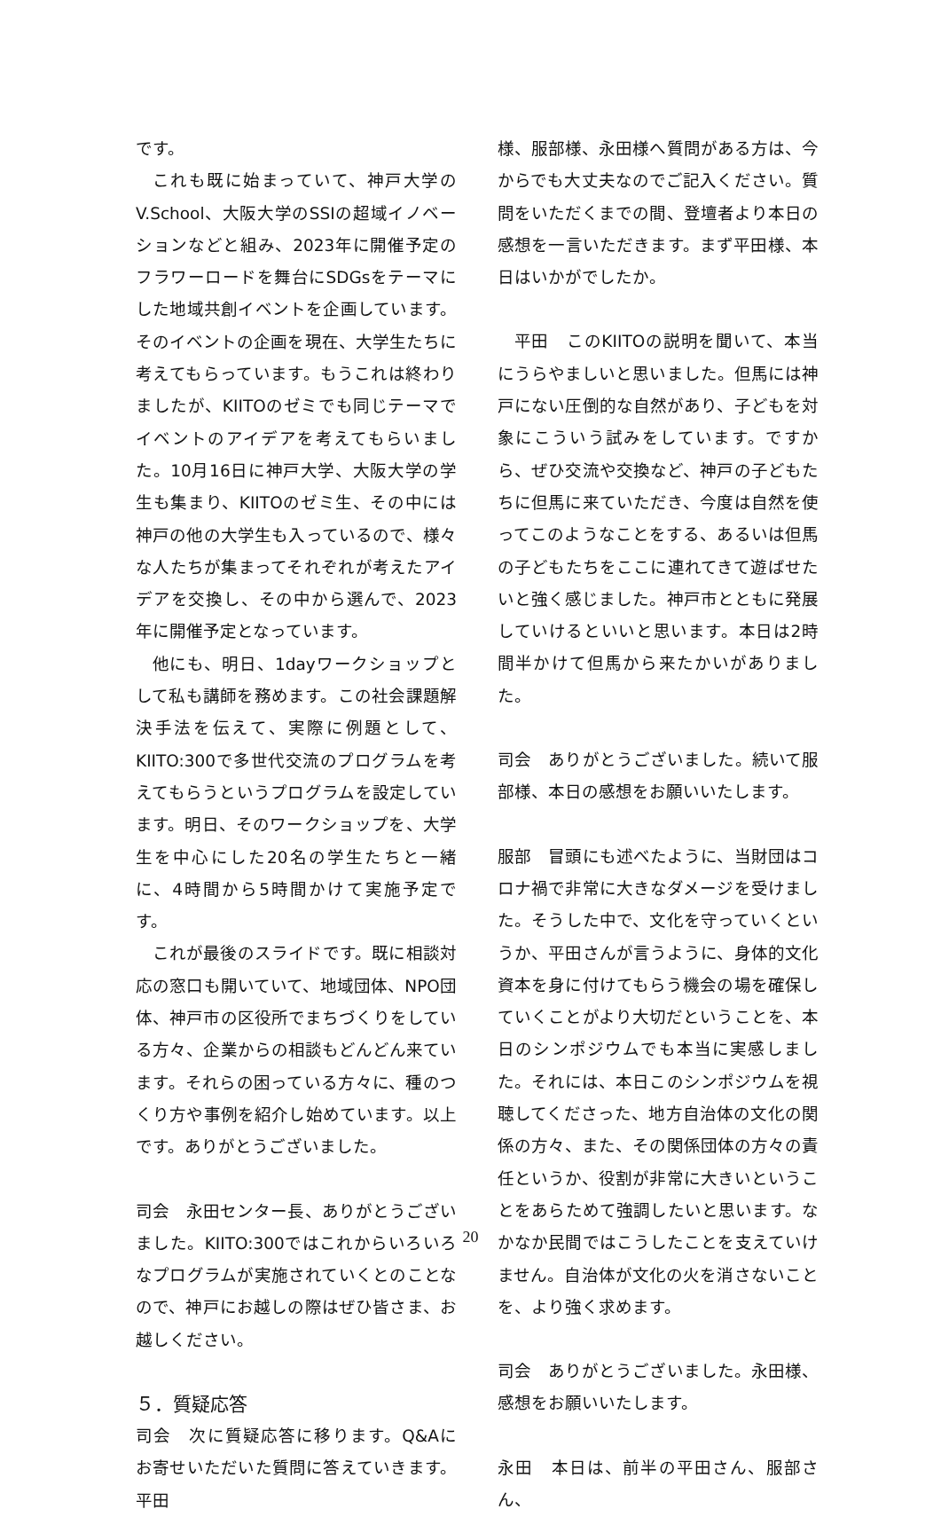です。
これも既に始まっていて、神戸大学のV.School、大阪大学のSSIの超域イノベーションなどと組み、2023年に開催予定のフラワーロードを舞台にSDGsをテーマにした地域共創イベントを企画しています。そのイベントの企画を現在、大学生たちに考えてもらっています。もうこれは終わりましたが、KIITOのゼミでも同じテーマでイベントのアイデアを考えてもらいました。10月16日に神戸大学、大阪大学の学生も集まり、KIITOのゼミ生、その中には神戸の他の大学生も入っているので、様々な人たちが集まってそれぞれが考えたアイデアを交換し、その中から選んで、2023年に開催予定となっています。
他にも、明日、1dayワークショップとして私も講師を務めます。この社会課題解決手法を伝えて、実際に例題として、KIITO:300で多世代交流のプログラムを考えてもらうというプログラムを設定しています。明日、そのワークショップを、大学生を中心にした20名の学生たちと一緒に、4時間から5時間かけて実施予定です。
これが最後のスライドです。既に相談対応の窓口も開いていて、地域団体、NPO団体、神戸市の区役所でまちづくりをしている方々、企業からの相談もどんどん来ています。それらの困っている方々に、種のつくり方や事例を紹介し始めています。以上です。ありがとうございました。
司会　永田センター長、ありがとうございました。KIITO:300ではこれからいろいろなプログラムが実施されていくとのことなので、神戸にお越しの際はぜひ皆さま、お越しください。
５．質疑応答
司会　次に質疑応答に移ります。Q&Aにお寄せいただいた質問に答えていきます。平田
様、服部様、永田様へ質問がある方は、今からでも大丈夫なのでご記入ください。質問をいただくまでの間、登壇者より本日の感想を一言いただきます。まず平田様、本日はいかがでしたか。
平田　このKIITOの説明を聞いて、本当にうらやましいと思いました。但馬には神戸にない圧倒的な自然があり、子どもを対象にこういう試みをしています。ですから、ぜひ交流や交換など、神戸の子どもたちに但馬に来ていただき、今度は自然を使ってこのようなことをする、あるいは但馬の子どもたちをここに連れてきて遊ばせたいと強く感じました。神戸市とともに発展していけるといいと思います。本日は2時間半かけて但馬から来たかいがありました。
司会　ありがとうございました。続いて服部様、本日の感想をお願いいたします。
服部　冒頭にも述べたように、当財団はコロナ禍で非常に大きなダメージを受けました。そうした中で、文化を守っていくというか、平田さんが言うように、身体的文化資本を身に付けてもらう機会の場を確保していくことがより大切だということを、本日のシンポジウムでも本当に実感しました。それには、本日このシンポジウムを視聴してくださった、地方自治体の文化の関係の方々、また、その関係団体の方々の責任というか、役割が非常に大きいということをあらためて強調したいと思います。なかなか民間ではこうしたことを支えていけません。自治体が文化の火を消さないことを、より強く求めます。
司会　ありがとうございました。永田様、感想をお願いいたします。
永田　本日は、前半の平田さん、服部さん、
20